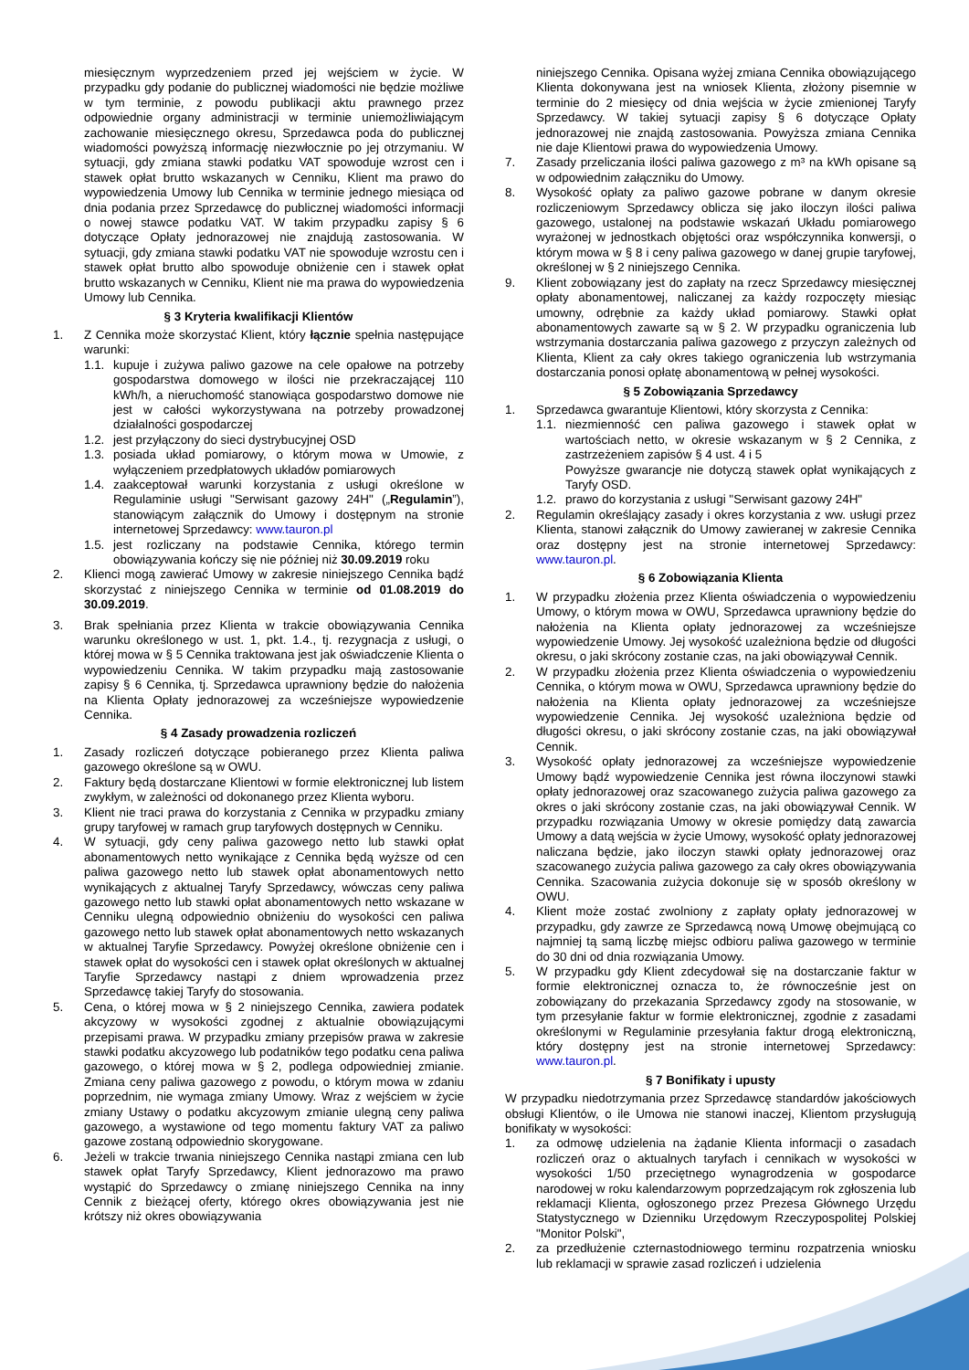miesięcznym wyprzedzeniem przed jej wejściem w życie. W przypadku gdy podanie do publicznej wiadomości nie będzie możliwe w tym terminie, z powodu publikacji aktu prawnego przez odpowiednie organy administracji w terminie uniemożliwiającym zachowanie miesięcznego okresu, Sprzedawca poda do publicznej wiadomości powyższą informację niezwłocznie po jej otrzymaniu. W sytuacji, gdy zmiana stawki podatku VAT spowoduje wzrost cen i stawek opłat brutto wskazanych w Cenniku, Klient ma prawo do wypowiedzenia Umowy lub Cennika w terminie jednego miesiąca od dnia podania przez Sprzedawcę do publicznej wiadomości informacji o nowej stawce podatku VAT. W takim przypadku zapisy § 6 dotyczące Opłaty jednorazowej nie znajdują zastosowania. W sytuacji, gdy zmiana stawki podatku VAT nie spowoduje wzrostu cen i stawek opłat brutto albo spowoduje obniżenie cen i stawek opłat brutto wskazanych w Cenniku, Klient nie ma prawa do wypowiedzenia Umowy lub Cennika.
§ 3 Kryteria kwalifikacji Klientów
1. Z Cennika może skorzystać Klient, który łącznie spełnia następujące warunki:
1.1.
kupuje i zużywa paliwo gazowe na cele opałowe na potrzeby gospodarstwa domowego w ilości nie przekraczającej 110 kWh/h, a nieruchomość stanowiąca gospodarstwo domowe nie jest w całości wykorzystywana na potrzeby prowadzonej działalności gospodarczej
1.2.
jest przyłączony do sieci dystrybucyjnej OSD
1.3.
posiada układ pomiarowy, o którym mowa w Umowie, z wyłączeniem przedpłatowych układów pomiarowych
1.4.
zaakceptował warunki korzystania z usługi określone w Regulaminie usługi "Serwisant gazowy 24H" („Regulamin”), stanowiącym załącznik do Umowy i dostępnym na stronie internetowej Sprzedawcy: www.tauron.pl
1.5.
jest rozliczany na podstawie Cennika, którego termin obowiązywania kończy się nie później niż 30.09.2019 roku
2. Klienci mogą zawierać Umowy w zakresie niniejszego Cennika bądź skorzystać z niniejszego Cennika w terminie od 01.08.2019 do 30.09.2019.
3. Brak spełniania przez Klienta w trakcie obowiązywania Cennika warunku określonego w ust. 1, pkt. 1.4., tj. rezygnacja z usługi, o której mowa w § 5 Cennika traktowana jest jak oświadczenie Klienta o wypowiedzeniu Cennika. W takim przypadku mają zastosowanie zapisy § 6 Cennika, tj. Sprzedawca uprawniony będzie do nałożenia na Klienta Opłaty jednorazowej za wcześniejsze wypowiedzenie Cennika.
§ 4 Zasady prowadzenia rozliczeń
1. Zasady rozliczeń dotyczące pobieranego przez Klienta paliwa gazowego określone są w OWU.
2. Faktury będą dostarczane Klientowi w formie elektronicznej lub listem zwykłym, w zależności od dokonanego przez Klienta wyboru.
3. Klient nie traci prawa do korzystania z Cennika w przypadku zmiany grupy taryfowej w ramach grup taryfowych dostępnych w Cenniku.
4. W sytuacji, gdy ceny paliwa gazowego netto lub stawki opłat abonamentowych netto wynikające z Cennika będą wyższe od cen paliwa gazowego netto lub stawek opłat abonamentowych netto wynikających z aktualnej Taryfy Sprzedawcy, wówczas ceny paliwa gazowego netto lub stawki opłat abonamentowych netto wskazane w Cenniku ulegną odpowiednio obniżeniu do wysokości cen paliwa gazowego netto lub stawek opłat abonamentowych netto wskazanych w aktualnej Taryfie Sprzedawcy. Powyżej określone obniżenie cen i stawek opłat do wysokości cen i stawek opłat określonych w aktualnej Taryfie Sprzedawcy nastąpi z dniem wprowadzenia przez Sprzedawcę takiej Taryfy do stosowania.
5. Cena, o której mowa w § 2 niniejszego Cennika, zawiera podatek akcyzowy w wysokości zgodnej z aktualnie obowiązującymi przepisami prawa. W przypadku zmiany przepisów prawa w zakresie stawki podatku akcyzowego lub podatników tego podatku cena paliwa gazowego, o której mowa w § 2, podlega odpowiedniej zmianie. Zmiana ceny paliwa gazowego z powodu, o którym mowa w zdaniu poprzednim, nie wymaga zmiany Umowy. Wraz z wejściem w życie zmiany Ustawy o podatku akcyzowym zmianie ulegną ceny paliwa gazowego, a wystawione od tego momentu faktury VAT za paliwo gazowe zostaną odpowiednio skorygowane.
6. Jeżeli w trakcie trwania niniejszego Cennika nastąpi zmiana cen lub stawek opłat Taryfy Sprzedawcy, Klient jednorazowo ma prawo wystąpić do Sprzedawcy o zmianę niniejszego Cennika na inny Cennik z bieżącej oferty, którego okres obowiązywania jest nie krótszy niż okres obowiązywania
niniejszego Cennika. Opisana wyżej zmiana Cennika obowiązującego Klienta dokonywana jest na wniosek Klienta, złożony pisemnie w terminie do 2 miesięcy od dnia wejścia w życie zmienionej Taryfy Sprzedawcy. W takiej sytuacji zapisy § 6 dotyczące Opłaty jednorazowej nie znajdą zastosowania. Powyższa zmiana Cennika nie daje Klientowi prawa do wypowiedzenia Umowy.
7. Zasady przeliczania ilości paliwa gazowego z m³ na kWh opisane są w odpowiednim załączniku do Umowy.
8. Wysokość opłaty za paliwo gazowe pobrane w danym okresie rozliczeniowym Sprzedawcy oblicza się jako iloczyn ilości paliwa gazowego, ustalonej na podstawie wskazań Układu pomiarowego wyrażonej w jednostkach objętości oraz współczynnika konwersji, o którym mowa w § 8 i ceny paliwa gazowego w danej grupie taryfowej, określonej w § 2 niniejszego Cennika.
9. Klient zobowiązany jest do zapłaty na rzecz Sprzedawcy miesięcznej opłaty abonamentowej, naliczanej za każdy rozpoczęty miesiąc umowny, odrębnie za każdy układ pomiarowy. Stawki opłat abonamentowych zawarte są w § 2. W przypadku ograniczenia lub wstrzymania dostarczania paliwa gazowego z przyczyn zależnych od Klienta, Klient za cały okres takiego ograniczenia lub wstrzymania dostarczania ponosi opłatę abonamentową w pełnej wysokości.
§ 5 Zobowiązania Sprzedawcy
1. Sprzedawca gwarantuje Klientowi, który skorzysta z Cennika:
1.1.
niezmienność cen paliwa gazowego i stawek opłat w wartościach netto, w okresie wskazanym w § 2 Cennika, z zastrzeżeniem zapisów § 4 ust. 4 i 5
Powyższe gwarancje nie dotyczą stawek opłat wynikających z Taryfy OSD.
1.2.
prawo do korzystania z usługi "Serwisant gazowy 24H"
2. Regulamin określający zasady i okres korzystania z ww. usługi przez Klienta, stanowi załącznik do Umowy zawieranej w zakresie Cennika oraz dostępny jest na stronie internetowej Sprzedawcy: www.tauron.pl.
§ 6 Zobowiązania Klienta
1. W przypadku złożenia przez Klienta oświadczenia o wypowiedzeniu Umowy, o którym mowa w OWU, Sprzedawca uprawniony będzie do nałożenia na Klienta opłaty jednorazowej za wcześniejsze wypowiedzenie Umowy. Jej wysokość uzależniona będzie od długości okresu, o jaki skrócony zostanie czas, na jaki obowiązywał Cennik.
2. W przypadku złożenia przez Klienta oświadczenia o wypowiedzeniu Cennika, o którym mowa w OWU, Sprzedawca uprawniony będzie do nałożenia na Klienta opłaty jednorazowej za wcześniejsze wypowiedzenie Cennika. Jej wysokość uzależniona będzie od długości okresu, o jaki skrócony zostanie czas, na jaki obowiązywał Cennik.
3. Wysokość opłaty jednorazowej za wcześniejsze wypowiedzenie Umowy bądź wypowiedzenie Cennika jest równa iloczynowi stawki opłaty jednorazowej oraz szacowanego zużycia paliwa gazowego za okres o jaki skrócony zostanie czas, na jaki obowiązywał Cennik. W przypadku rozwiązania Umowy w okresie pomiędzy datą zawarcia Umowy a datą wejścia w życie Umowy, wysokość opłaty jednorazowej naliczana będzie, jako iloczyn stawki opłaty jednorazowej oraz szacowanego zużycia paliwa gazowego za cały okres obowiązywania Cennika. Szacowania zużycia dokonuje się w sposób określony w OWU.
4. Klient może zostać zwolniony z zapłaty opłaty jednorazowej w przypadku, gdy zawrze ze Sprzedawcą nową Umowę obejmującą co najmniej tą samą liczbę miejsc odbioru paliwa gazowego w terminie do 30 dni od dnia rozwiązania Umowy.
5. W przypadku gdy Klient zdecydował się na dostarczanie faktur w formie elektronicznej oznacza to, że równocześnie jest on zobowiązany do przekazania Sprzedawcy zgody na stosowanie, w tym przesyłanie faktur w formie elektronicznej, zgodnie z zasadami określonymi w Regulaminie przesyłania faktur drogą elektroniczną, który dostępny jest na stronie internetowej Sprzedawcy: www.tauron.pl.
§ 7 Bonifikaty i upusty
W przypadku niedotrzymania przez Sprzedawcę standardów jakościowych obsługi Klientów, o ile Umowa nie stanowi inaczej, Klientom przysługują bonifikaty w wysokości:
1. za odmowę udzielenia na żądanie Klienta informacji o zasadach rozliczeń oraz o aktualnych taryfach i cennikach w wysokości w wysokości 1/50 przeciętnego wynagrodzenia w gospodarce narodowej w roku kalendarzowym poprzedzającym rok zgłoszenia lub reklamacji Klienta, ogłoszonego przez Prezesa Głównego Urzędu Statystycznego w Dzienniku Urzędowym Rzeczypospolitej Polskiej "Monitor Polski",
2. za przedłużenie czternastodniowego terminu rozpatrzenia wniosku lub reklamacji w sprawie zasad rozliczeń i udzielenia